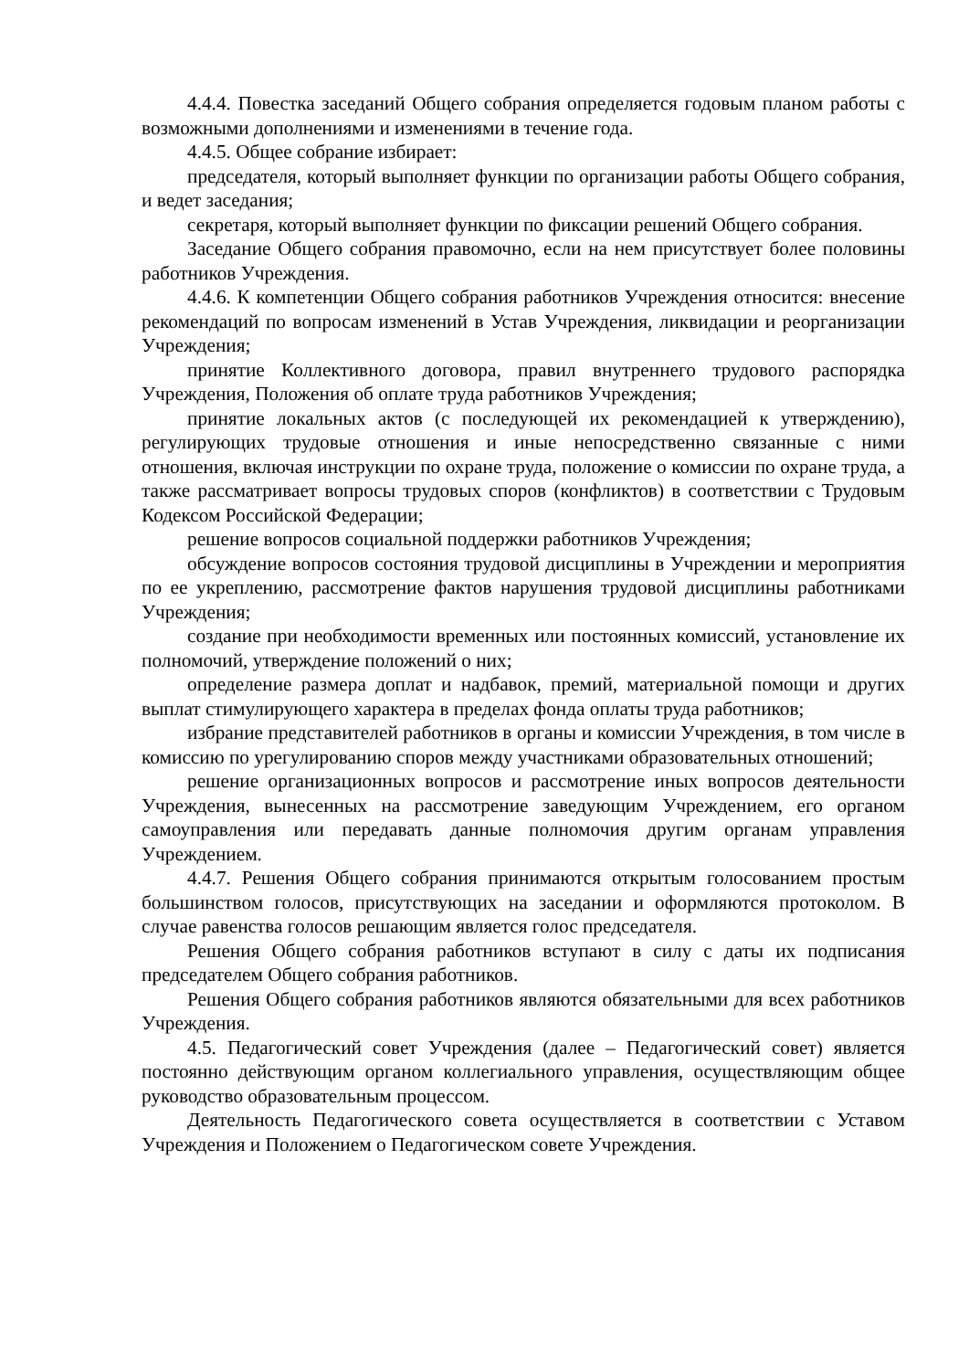4.4.4. Повестка заседаний Общего собрания определяется годовым планом работы с возможными дополнениями и изменениями в течение года.
4.4.5. Общее собрание избирает:
председателя, который выполняет функции по организации работы Общего собрания, и ведет заседания;
секретаря, который выполняет функции по фиксации решений Общего собрания.
Заседание Общего собрания правомочно, если на нем присутствует более половины работников Учреждения.
4.4.6. К компетенции Общего собрания работников Учреждения относится: внесение рекомендаций по вопросам изменений в Устав Учреждения, ликвидации и реорганизации Учреждения;
принятие Коллективного договора, правил внутреннего трудового распорядка Учреждения, Положения об оплате труда работников Учреждения;
принятие локальных актов (с последующей их рекомендацией к утверждению), регулирующих трудовые отношения и иные непосредственно связанные с ними отношения, включая инструкции по охране труда, положение о комиссии по охране труда, а также рассматривает вопросы трудовых споров (конфликтов) в соответствии с Трудовым Кодексом Российской Федерации;
решение вопросов социальной поддержки работников Учреждения;
обсуждение вопросов состояния трудовой дисциплины в Учреждении и мероприятия по ее укреплению, рассмотрение фактов нарушения трудовой дисциплины работниками Учреждения;
создание при необходимости временных или постоянных комиссий, установление их полномочий, утверждение положений о них;
определение размера доплат и надбавок, премий, материальной помощи и других выплат стимулирующего характера в пределах фонда оплаты труда работников;
избрание представителей работников в органы и комиссии Учреждения, в том числе в комиссию по урегулированию споров между участниками образовательных отношений;
решение организационных вопросов и рассмотрение иных вопросов деятельности Учреждения, вынесенных на рассмотрение заведующим Учреждением, его органом самоуправления или передавать данные полномочия другим органам управления Учреждением.
4.4.7. Решения Общего собрания принимаются открытым голосованием простым большинством голосов, присутствующих на заседании и оформляются протоколом. В случае равенства голосов решающим является голос председателя.
Решения Общего собрания работников вступают в силу с даты их подписания председателем Общего собрания работников.
Решения Общего собрания работников являются обязательными для всех работников Учреждения.
4.5. Педагогический совет Учреждения (далее – Педагогический совет) является постоянно действующим органом коллегиального управления, осуществляющим общее руководство образовательным процессом.
Деятельность Педагогического совета осуществляется в соответствии с Уставом Учреждения и Положением о Педагогическом совете Учреждения.